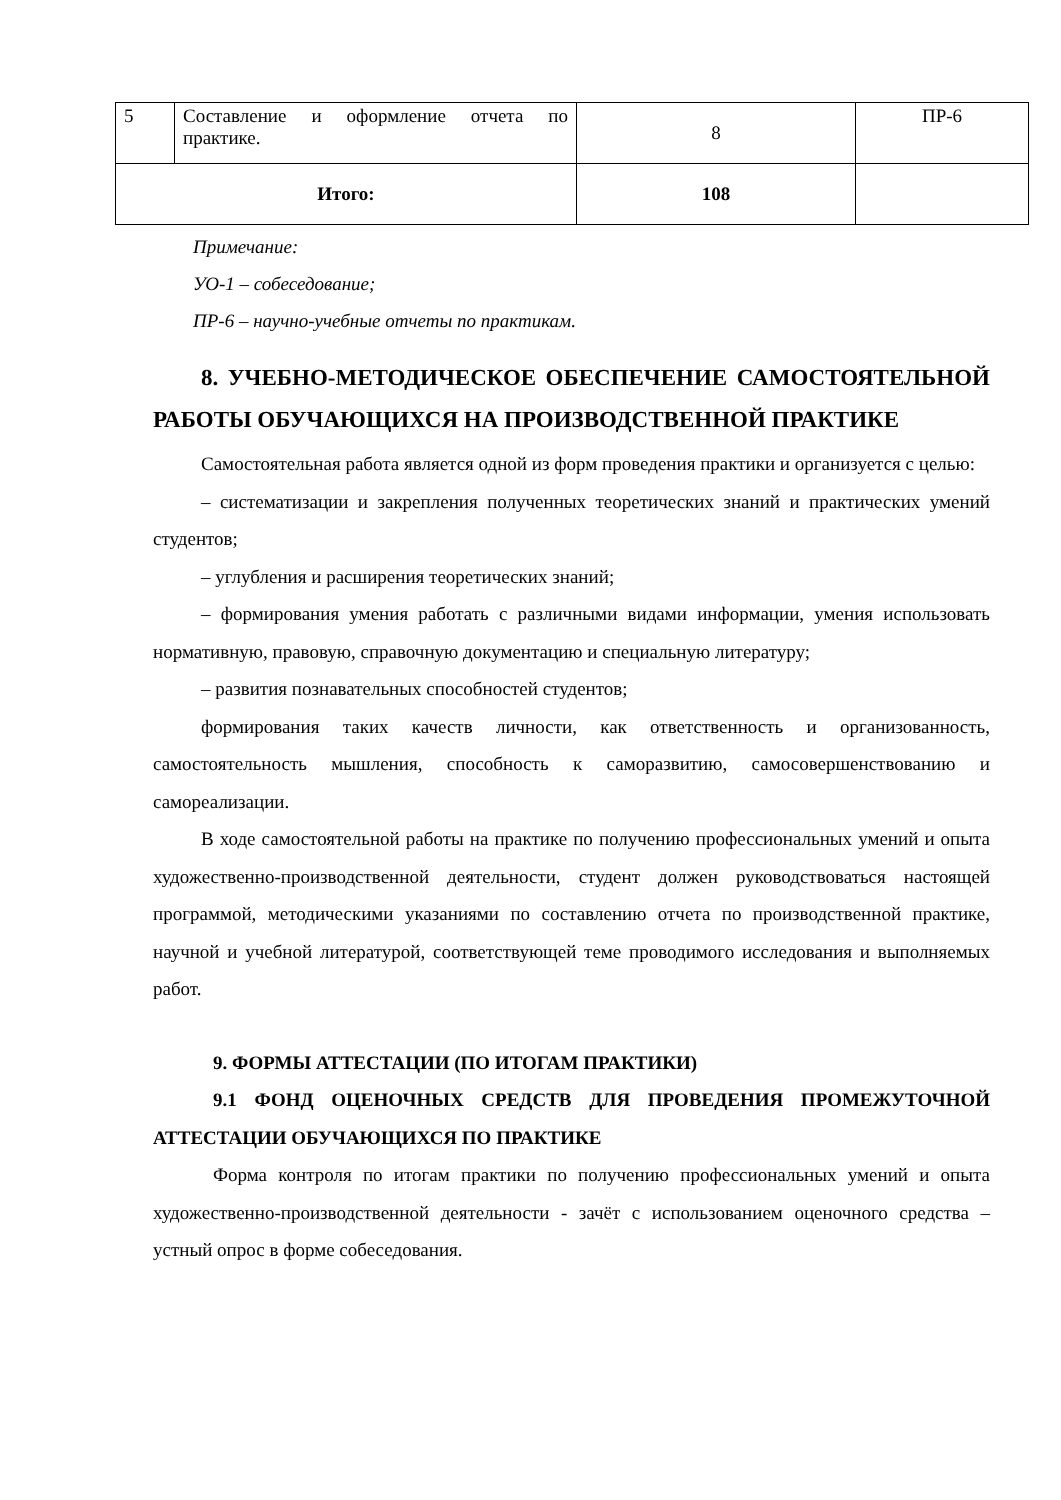| 5 | Составление и оформление отчета по практике. | 8 | ПР-6 |
| Итого: | | 108 | |
Примечание:
УО-1 – собеседование;
ПР-6 – научно-учебные отчеты по практикам.
8. УЧЕБНО-МЕТОДИЧЕСКОЕ ОБЕСПЕЧЕНИЕ САМОСТОЯТЕЛЬНОЙ РАБОТЫ ОБУЧАЮЩИХСЯ НА ПРОИЗВОДСТВЕННОЙ ПРАКТИКЕ
Самостоятельная работа является одной из форм проведения практики и организуется с целью:
– систематизации и закрепления полученных теоретических знаний и практических умений студентов;
– углубления и расширения теоретических знаний;
– формирования умения работать с различными видами информации, умения использовать нормативную, правовую, справочную документацию и специальную литературу;
– развития познавательных способностей студентов;
формирования таких качеств личности, как ответственность и организованность, самостоятельность мышления, способность к саморазвитию, самосовершенствованию и самореализации.
В ходе самостоятельной работы на практике по получению профессиональных умений и опыта художественно-производственной деятельности, студент должен руководствоваться настоящей программой, методическими указаниями по составлению отчета по производственной практике, научной и учебной литературой, соответствующей теме проводимого исследования и выполняемых работ.
9. ФОРМЫ АТТЕСТАЦИИ (ПО ИТОГАМ ПРАКТИКИ)
9.1 ФОНД ОЦЕНОЧНЫХ СРЕДСТВ ДЛЯ ПРОВЕДЕНИЯ ПРОМЕЖУТОЧНОЙ АТТЕСТАЦИИ ОБУЧАЮЩИХСЯ ПО ПРАКТИКЕ
Форма контроля по итогам практики по получению профессиональных умений и опыта художественно-производственной деятельности - зачёт с использованием оценочного средства – устный опрос в форме собеседования.